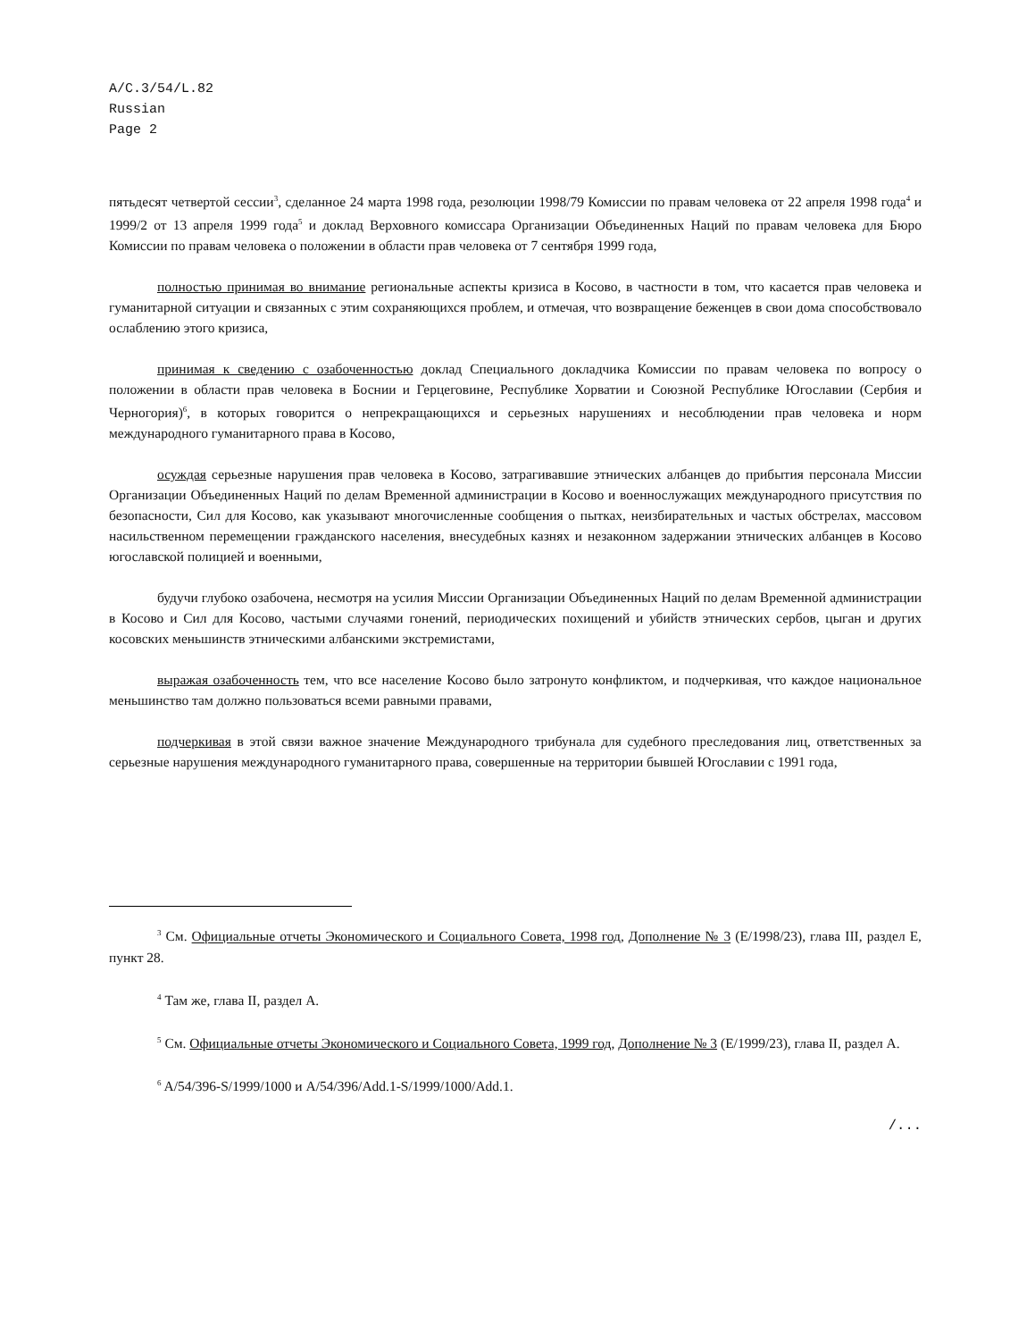A/C.3/54/L.82
Russian
Page 2
пятьдесят четвертой сессии<sup>3</sup>, сделанное 24 марта 1998 года, резолюции 1998/79 Комиссии по правам человека от 22 апреля 1998 года<sup>4</sup> и 1999/2 от 13 апреля 1999 года<sup>5</sup> и доклад Верховного комиссара Организации Объединенных Наций по правам человека для Бюро Комиссии по правам человека о положении в области прав человека от 7 сентября 1999 года,
полностью принимая во внимание региональные аспекты кризиса в Косово, в частности в том, что касается прав человека и гуманитарной ситуации и связанных с этим сохраняющихся проблем, и отмечая, что возвращение беженцев в свои дома способствовало ослаблению этого кризиса,
принимая к сведению с озабоченностью доклад Специального докладчика Комиссии по правам человека по вопросу о положении в области прав человека в Боснии и Герцеговине, Республике Хорватии и Союзной Республике Югославии (Сербия и Черногория)<sup>6</sup>, в которых говорится о непрекращающихся и серьезных нарушениях и несоблюдении прав человека и норм международного гуманитарного права в Косово,
осуждая серьезные нарушения прав человека в Косово, затрагивавшие этнических албанцев до прибытия персонала Миссии Организации Объединенных Наций по делам Временной администрации в Косово и военнослужащих международного присутствия по безопасности, Сил для Косово, как указывают многочисленные сообщения о пытках, неизбирательных и частых обстрелах, массовом насильственном перемещении гражданского населения, внесудебных казнях и незаконном задержании этнических албанцев в Косово югославской полицией и военными,
будучи глубоко озабочена, несмотря на усилия Миссии Организации Объединенных Наций по делам Временной администрации в Косово и Сил для Косово, частыми случаями гонений, периодических похищений и убийств этнических сербов, цыган и других косовских меньшинств этническими албанскими экстремистами,
выражая озабоченность тем, что все население Косово было затронуто конфликтом, и подчеркивая, что каждое национальное меньшинство там должно пользоваться всеми равными правами,
подчеркивая в этой связи важное значение Международного трибунала для судебного преследования лиц, ответственных за серьезные нарушения международного гуманитарного права, совершенные на территории бывшей Югославии с 1991 года,
<sup>3</sup> См. Официальные отчеты Экономического и Социального Совета, 1998 год, Дополнение № 3 (E/1998/23), глава III, раздел E, пункт 28.
<sup>4</sup> Там же, глава II, раздел A.
<sup>5</sup> См. Официальные отчеты Экономического и Социального Совета, 1999 год, Дополнение № 3 (E/1999/23), глава II, раздел A.
<sup>6</sup> A/54/396-S/1999/1000 и A/54/396/Add.1-S/1999/1000/Add.1.
/...